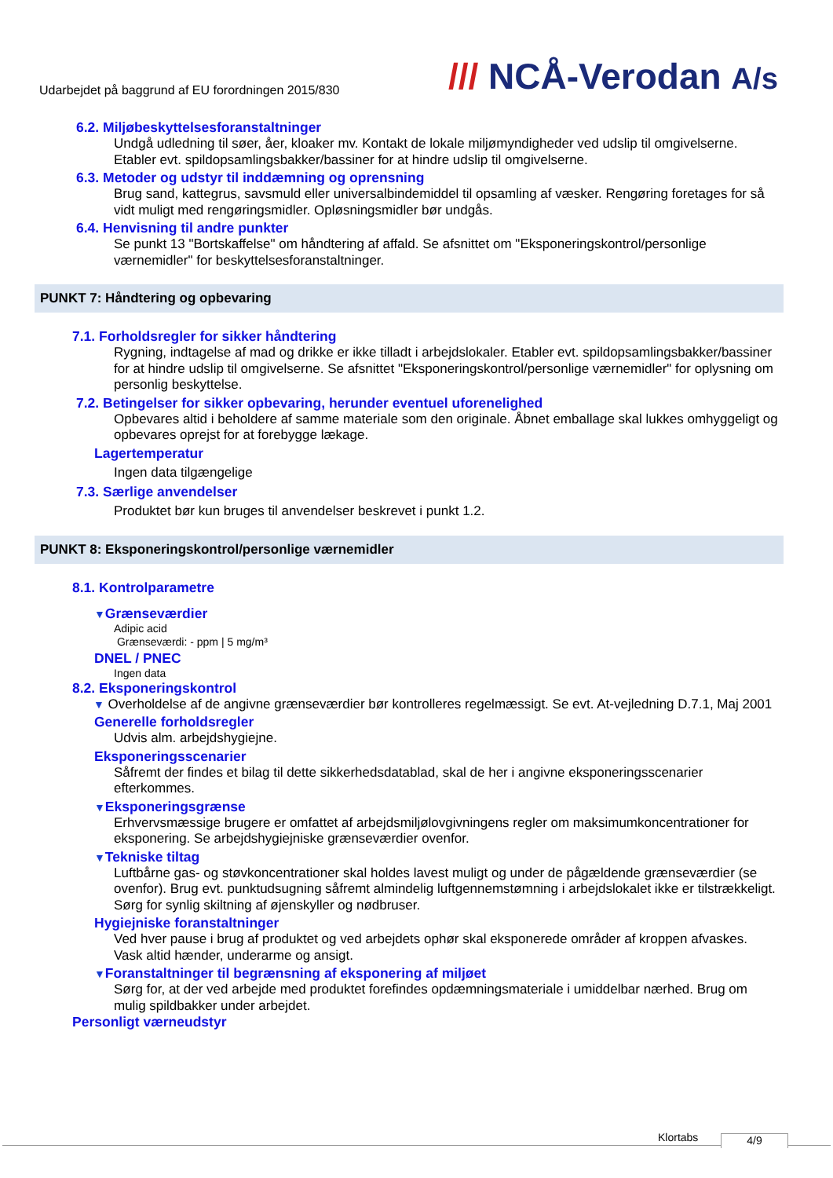Udarbejdet på baggrund af EU forordningen 2015/830
/// NCÅ-Verodan A/s
6.2. Miljøbeskyttelsesforanstaltninger
Undgå udledning til søer, åer, kloaker mv. Kontakt de lokale miljømyndigheder ved udslip til omgivelserne. Etabler evt. spildopsamlingsbakker/bassiner for at hindre udslip til omgivelserne.
6.3. Metoder og udstyr til inddæmning og oprensning
Brug sand, kattegrus, savsmuld eller universalbindemiddel til opsamling af væsker. Rengøring foretages for så vidt muligt med rengøringsmidler. Opløsningsmidler bør undgås.
6.4. Henvisning til andre punkter
Se punkt 13 "Bortskaffelse" om håndtering af affald. Se afsnittet om "Eksponeringskontrol/personlige værnemidler" for beskyttelsesforanstaltninger.
PUNKT 7: Håndtering og opbevaring
7.1. Forholdsregler for sikker håndtering
Rygning, indtagelse af mad og drikke er ikke tilladt i arbejdslokaler. Etabler evt. spildopsamlingsbakker/bassiner for at hindre udslip til omgivelserne. Se afsnittet "Eksponeringskontrol/personlige værnemidler" for oplysning om personlig beskyttelse.
7.2. Betingelser for sikker opbevaring, herunder eventuel uforenelighed
Opbevares altid i beholdere af samme materiale som den originale. Åbnet emballage skal lukkes omhyggeligt og opbevares oprejst for at forebygge lækage.
Lagertemperatur
Ingen data tilgængelige
7.3. Særlige anvendelser
Produktet bør kun bruges til anvendelser beskrevet i punkt 1.2.
PUNKT 8: Eksponeringskontrol/personlige værnemidler
8.1. Kontrolparametre
▼Grænseværdier
Adipic acid
Grænseværdi: - ppm | 5 mg/m³
DNEL / PNEC
Ingen data
8.2. Eksponeringskontrol
▼ Overholdelse af de angivne grænseværdier bør kontrolleres regelmæssigt. Se evt. At-vejledning D.7.1, Maj 2001
Generelle forholdsregler
Udvis alm. arbejdshygiejne.
Eksponeringsscenarier
Såfremt der findes et bilag til dette sikkerhedsdatablad, skal de her i angivne eksponeringsscenarier efterkommes.
▼Eksponeringsgrænse
Erhvervsmæssige brugere er omfattet af arbejdsmiljølovgivningens regler om maksimumkoncentrationer for eksponering. Se arbejdshygiejniske grænseværdier ovenfor.
▼Tekniske tiltag
Luftbårne gas- og støvkoncentrationer skal holdes lavest muligt og under de pågældende grænseværdier (se ovenfor). Brug evt. punktudsugning såfremt almindelig luftgennemstømning i arbejdslokalet ikke er tilstrækkeligt. Sørg for synlig skiltning af øjenskyller og nødbruser.
Hygiejniske foranstaltninger
Ved hver pause i brug af produktet og ved arbejdets ophør skal eksponerede områder af kroppen afvaskes. Vask altid hænder, underarme og ansigt.
▼Foranstaltninger til begrænsning af eksponering af miljøet
Sørg for, at der ved arbejde med produktet forefindes opdæmningsmateriale i umiddelbar nærhed. Brug om mulig spildbakker under arbejdet.
Personligt værneudstyr
Klortabs 4/9